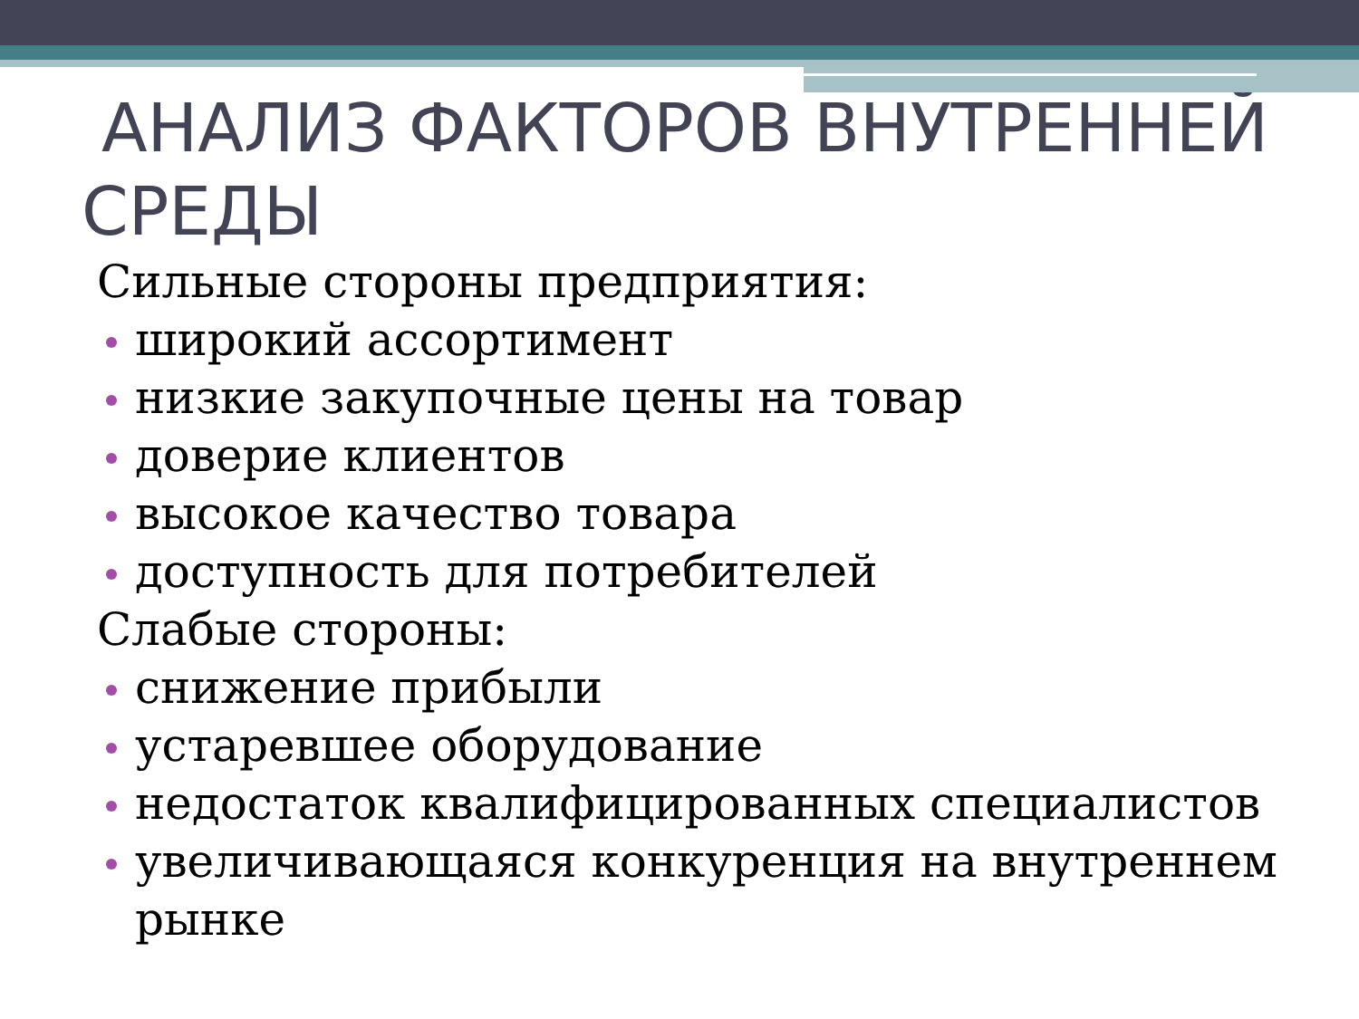АНАЛИЗ ФАКТОРОВ ВНУТРЕННЕЙ
СРЕДЫ
Сильные стороны предприятия:
широкий ассортимент
низкие закупочные цены на товар
доверие клиентов
высокое качество товара
доступность для потребителей
Слабые стороны:
снижение прибыли
устаревшее оборудование
недостаток квалифицированных специалистов
увеличивающаяся конкуренция на внутреннем рынке